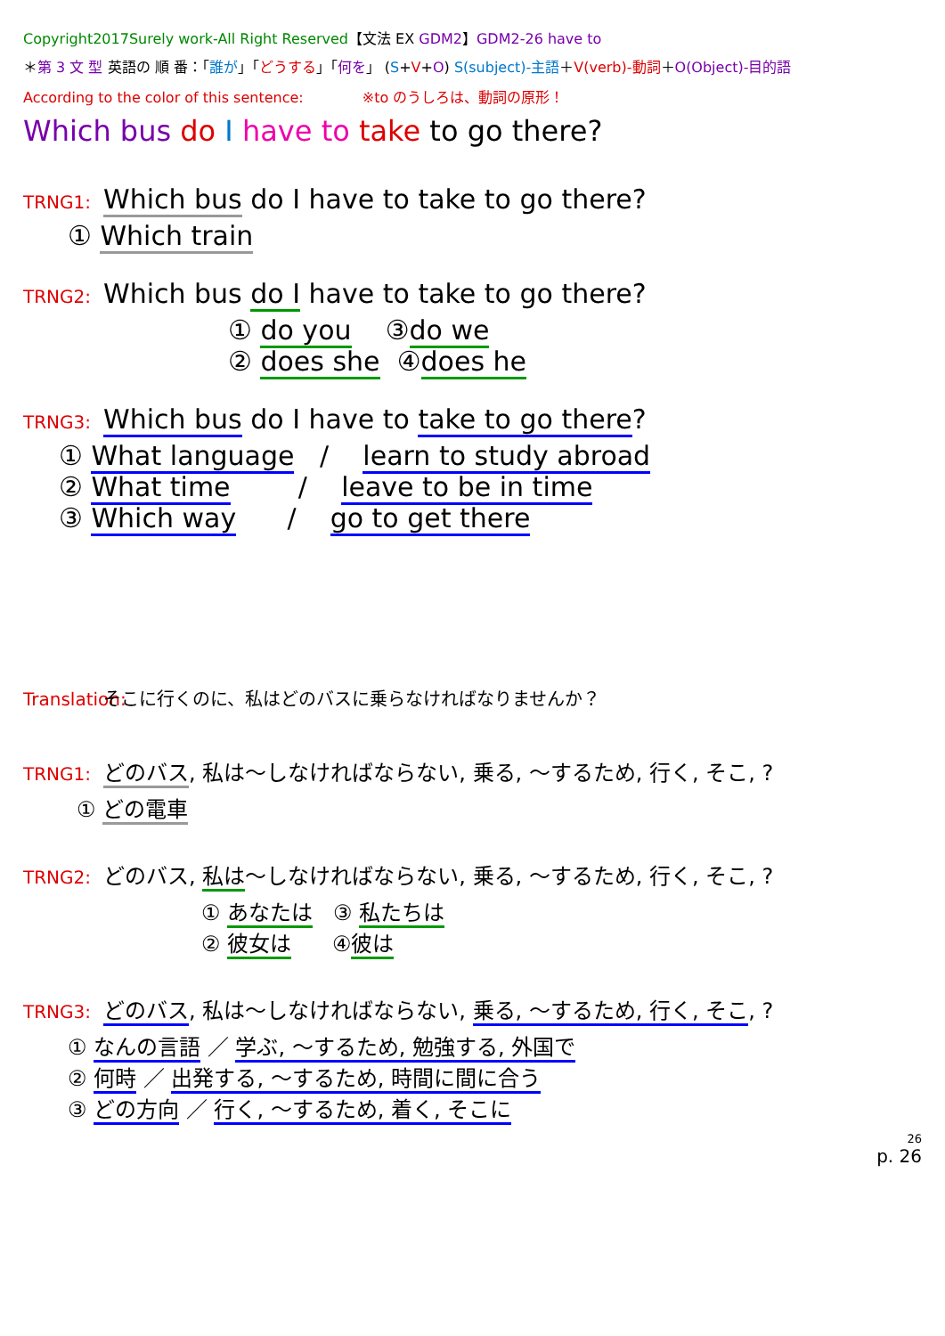Copyright2017Surely work-All Right Reserved【文法 EX GDM2】GDM2-26 have to
＊第 3 文 型 英語の 順 番：「誰が」「どうする」「何を」 (S+V+O) S(subject)-主語＋V(verb)-動詞＋O(Object)-目的語
According to the color of this sentence: ※to のうしろは、動詞の原形！
Which bus do I have to take to go there?
TRNG1: Which bus do I have to take to go there?
① Which train
TRNG2: Which bus do I have to take to go there?
① do you ③do we
② does she ④does he
TRNG3: Which bus do I have to take to go there?
① What language / learn to study abroad
② What time / leave to be in time
③ Which way / go to get there
Translation: そこに行くのに、私はどのバスに乗らなければなりませんか？
TRNG1: どのバス, 私は～しなければならない, 乗る, ～するため, 行く, そこ, ?
① どの電車
TRNG2: どのバス, 私は～しなければならない, 乗る, ～するため, 行く, そこ, ?
① あなたは ③ 私たちは
② 彼女は ④彼は
TRNG3: どのバス, 私は～しなければならない, 乗る, ～するため, 行く, そこ, ?
① なんの言語 ／ 学ぶ, ～するため, 勉強する, 外国で
② 何時 ／ 出発する, ～するため, 時間に間に合う
③ どの方向 ／ 行く, ～するため, 着く, そこに
26
p. 26